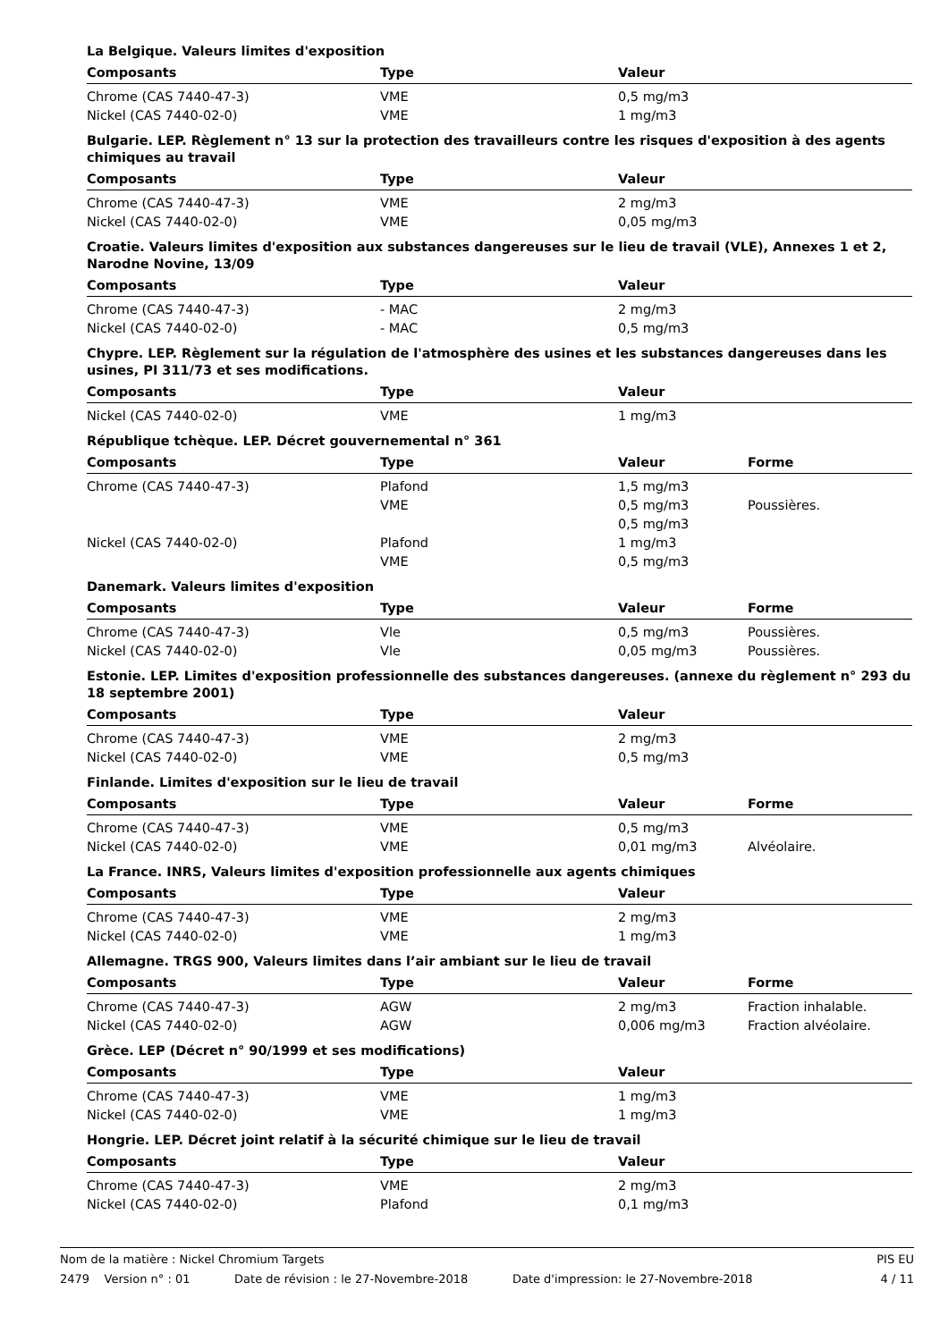La Belgique. Valeurs limites d'exposition
| Composants | Type | Valeur | |
| --- | --- | --- | --- |
| Chrome (CAS 7440-47-3) | VME | 0,5 mg/m3 | |
| Nickel (CAS 7440-02-0) | VME | 1 mg/m3 | |
Bulgarie. LEP. Règlement n° 13 sur la protection des travailleurs contre les risques d'exposition à des agents chimiques au travail
| Composants | Type | Valeur | |
| --- | --- | --- | --- |
| Chrome (CAS 7440-47-3) | VME | 2 mg/m3 | |
| Nickel (CAS 7440-02-0) | VME | 0,05 mg/m3 | |
Croatie. Valeurs limites d'exposition aux substances dangereuses sur le lieu de travail (VLE), Annexes 1 et 2, Narodne Novine, 13/09
| Composants | Type | Valeur | |
| --- | --- | --- | --- |
| Chrome (CAS 7440-47-3) | - MAC | 2 mg/m3 | |
| Nickel (CAS 7440-02-0) | - MAC | 0,5 mg/m3 | |
Chypre. LEP. Règlement sur la régulation de l'atmosphère des usines et les substances dangereuses dans les usines, PI 311/73 et ses modifications.
| Composants | Type | Valeur | |
| --- | --- | --- | --- |
| Nickel (CAS 7440-02-0) | VME | 1 mg/m3 | |
République tchèque. LEP. Décret gouvernemental n° 361
| Composants | Type | Valeur | Forme |
| --- | --- | --- | --- |
| Chrome (CAS 7440-47-3) | Plafond | 1,5 mg/m3 | |
| | VME | 0,5 mg/m3 | Poussières. |
| | | 0,5 mg/m3 | |
| Nickel (CAS 7440-02-0) | Plafond | 1 mg/m3 | |
| | VME | 0,5 mg/m3 | |
Danemark. Valeurs limites d'exposition
| Composants | Type | Valeur | Forme |
| --- | --- | --- | --- |
| Chrome (CAS 7440-47-3) | Vle | 0,5 mg/m3 | Poussières. |
| Nickel (CAS 7440-02-0) | Vle | 0,05 mg/m3 | Poussières. |
Estonie. LEP. Limites d'exposition professionnelle des substances dangereuses. (annexe du règlement n° 293 du 18 septembre 2001)
| Composants | Type | Valeur | |
| --- | --- | --- | --- |
| Chrome (CAS 7440-47-3) | VME | 2 mg/m3 | |
| Nickel (CAS 7440-02-0) | VME | 0,5 mg/m3 | |
Finlande. Limites d'exposition sur le lieu de travail
| Composants | Type | Valeur | Forme |
| --- | --- | --- | --- |
| Chrome (CAS 7440-47-3) | VME | 0,5 mg/m3 | |
| Nickel (CAS 7440-02-0) | VME | 0,01 mg/m3 | Alvéolaire. |
La France. INRS, Valeurs limites d'exposition professionnelle aux agents chimiques
| Composants | Type | Valeur | |
| --- | --- | --- | --- |
| Chrome (CAS 7440-47-3) | VME | 2 mg/m3 | |
| Nickel (CAS 7440-02-0) | VME | 1 mg/m3 | |
Allemagne. TRGS 900, Valeurs limites dans l’air ambiant sur le lieu de travail
| Composants | Type | Valeur | Forme |
| --- | --- | --- | --- |
| Chrome (CAS 7440-47-3) | AGW | 2 mg/m3 | Fraction inhalable. |
| Nickel (CAS 7440-02-0) | AGW | 0,006 mg/m3 | Fraction alvéolaire. |
Grèce. LEP (Décret n° 90/1999 et ses modifications)
| Composants | Type | Valeur | |
| --- | --- | --- | --- |
| Chrome (CAS 7440-47-3) | VME | 1 mg/m3 | |
| Nickel (CAS 7440-02-0) | VME | 1 mg/m3 | |
Hongrie. LEP. Décret joint relatif à la sécurité chimique sur le lieu de travail
| Composants | Type | Valeur | |
| --- | --- | --- | --- |
| Chrome (CAS 7440-47-3) | VME | 2 mg/m3 | |
| Nickel (CAS 7440-02-0) | Plafond | 0,1 mg/m3 | |
Nom de la matière : Nickel Chromium Targets PIS EU
2479 Version n° : 01 Date de révision : le 27-Novembre-2018 Date d'impression: le 27-Novembre-2018 4 / 11